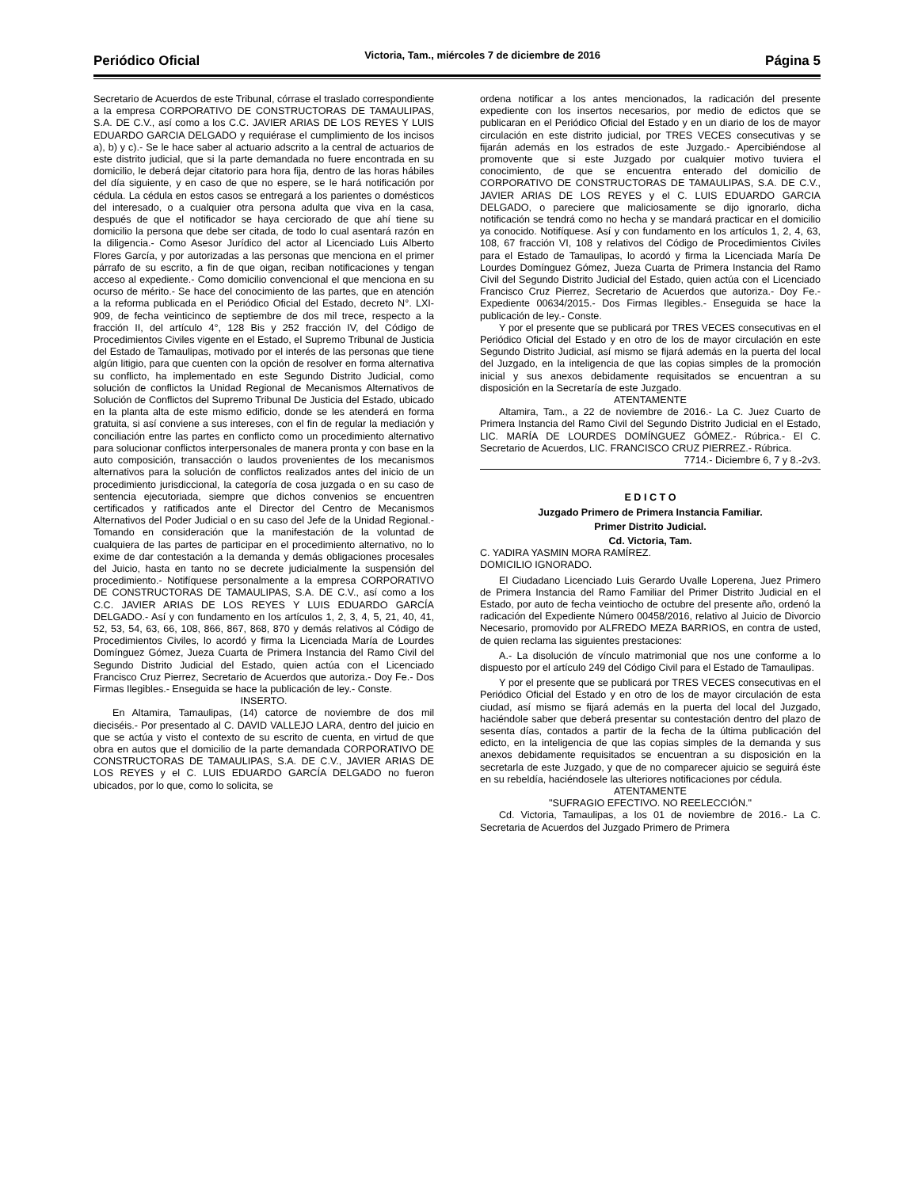Periódico Oficial Victoria, Tam., miércoles 7 de diciembre de 2016 Página 5
Secretario de Acuerdos de este Tribunal, córrase el traslado correspondiente a la empresa CORPORATIVO DE CONSTRUCTORAS DE TAMAULIPAS, S.A. DE C.V., así como a los C.C. JAVIER ARIAS DE LOS REYES Y LUIS EDUARDO GARCIA DELGADO y requiérase el cumplimiento de los incisos a), b) y c).- Se le hace saber al actuario adscrito a la central de actuarios de este distrito judicial, que si la parte demandada no fuere encontrada en su domicilio, le deberá dejar citatorio para hora fija, dentro de las horas hábiles del día siguiente, y en caso de que no espere, se le hará notificación por cédula. La cédula en estos casos se entregará a los parientes o domésticos del interesado, o a cualquier otra persona adulta que viva en la casa, después de que el notificador se haya cerciorado de que ahí tiene su domicilio la persona que debe ser citada, de todo lo cual asentará razón en la diligencia.- Como Asesor Jurídico del actor al Licenciado Luis Alberto Flores García, y por autorizadas a las personas que menciona en el primer párrafo de su escrito, a fin de que oigan, reciban notificaciones y tengan acceso al expediente.- Como domicilio convencional el que menciona en su ocurso de mérito.- Se hace del conocimiento de las partes, que en atención a la reforma publicada en el Periódico Oficial del Estado, decreto N°. LXI-909, de fecha veinticinco de septiembre de dos mil trece, respecto a la fracción II, del artículo 4°, 128 Bis y 252 fracción IV, del Código de Procedimientos Civiles vigente en el Estado, el Supremo Tribunal de Justicia del Estado de Tamaulipas, motivado por el interés de las personas que tiene algún litigio, para que cuenten con la opción de resolver en forma alternativa su conflicto, ha implementado en este Segundo Distrito Judicial, como solución de conflictos la Unidad Regional de Mecanismos Alternativos de Solución de Conflictos del Supremo Tribunal De Justicia del Estado, ubicado en la planta alta de este mismo edificio, donde se les atenderá en forma gratuita, si así conviene a sus intereses, con el fin de regular la mediación y conciliación entre las partes en conflicto como un procedimiento alternativo para solucionar conflictos interpersonales de manera pronta y con base en la auto composición, transacción o laudos provenientes de los mecanismos alternativos para la solución de conflictos realizados antes del inicio de un procedimiento jurisdiccional, la categoría de cosa juzgada o en su caso de sentencia ejecutoriada, siempre que dichos convenios se encuentren certificados y ratificados ante el Director del Centro de Mecanismos Alternativos del Poder Judicial o en su caso del Jefe de la Unidad Regional.- Tomando en consideración que la manifestación de la voluntad de cualquiera de las partes de participar en el procedimiento alternativo, no lo exime de dar contestación a la demanda y demás obligaciones procesales del Juicio, hasta en tanto no se decrete judicialmente la suspensión del procedimiento.- Notifíquese personalmente a la empresa CORPORATIVO DE CONSTRUCTORAS DE TAMAULIPAS, S.A. DE C.V., así como a los C.C. JAVIER ARIAS DE LOS REYES Y LUIS EDUARDO GARCÍA DELGADO.- Así y con fundamento en los artículos 1, 2, 3, 4, 5, 21, 40, 41, 52, 53, 54, 63, 66, 108, 866, 867, 868, 870 y demás relativos al Código de Procedimientos Civiles, lo acordó y firma la Licenciada María de Lourdes Domínguez Gómez, Jueza Cuarta de Primera Instancia del Ramo Civil del Segundo Distrito Judicial del Estado, quien actúa con el Licenciado Francisco Cruz Pierrez, Secretario de Acuerdos que autoriza.- Doy Fe.- Dos Firmas Ilegibles.- Enseguida se hace la publicación de ley.- Conste.
INSERTO.
En Altamira, Tamaulipas, (14) catorce de noviembre de dos mil dieciséis.- Por presentado al C. DAVID VALLEJO LARA, dentro del juicio en que se actúa y visto el contexto de su escrito de cuenta, en virtud de que obra en autos que el domicilio de la parte demandada CORPORATIVO DE CONSTRUCTORAS DE TAMAULIPAS, S.A. DE C.V., JAVIER ARIAS DE LOS REYES y el C. LUIS EDUARDO GARCÍA DELGADO no fueron ubicados, por lo que, como lo solicita, se
ordena notificar a los antes mencionados, la radicación del presente expediente con los insertos necesarios, por medio de edictos que se publicaran en el Periódico Oficial del Estado y en un diario de los de mayor circulación en este distrito judicial, por TRES VECES consecutivas y se fijarán además en los estrados de este Juzgado.- Apercibiéndose al promovente que si este Juzgado por cualquier motivo tuviera el conocimiento, de que se encuentra enterado del domicilio de CORPORATIVO DE CONSTRUCTORAS DE TAMAULIPAS, S.A. DE C.V., JAVIER ARIAS DE LOS REYES y el C. LUIS EDUARDO GARCIA DELGADO, o pareciere que maliciosamente se dijo ignorarlo, dicha notificación se tendrá como no hecha y se mandará practicar en el domicilio ya conocido. Notifíquese. Así y con fundamento en los artículos 1, 2, 4, 63, 108, 67 fracción VI, 108 y relativos del Código de Procedimientos Civiles para el Estado de Tamaulipas, lo acordó y firma la Licenciada María De Lourdes Domínguez Gómez, Jueza Cuarta de Primera Instancia del Ramo Civil del Segundo Distrito Judicial del Estado, quien actúa con el Licenciado Francisco Cruz Pierrez, Secretario de Acuerdos que autoriza.- Doy Fe.- Expediente 00634/2015.- Dos Firmas Ilegibles.- Enseguida se hace la publicación de ley.- Conste.
Y por el presente que se publicará por TRES VECES consecutivas en el Periódico Oficial del Estado y en otro de los de mayor circulación en este Segundo Distrito Judicial, así mismo se fijará además en la puerta del local del Juzgado, en la inteligencia de que las copias simples de la promoción inicial y sus anexos debidamente requisitados se encuentran a su disposición en la Secretaría de este Juzgado.
ATENTAMENTE
Altamira, Tam., a 22 de noviembre de 2016.- La C. Juez Cuarto de Primera Instancia del Ramo Civil del Segundo Distrito Judicial en el Estado, LIC. MARÍA DE LOURDES DOMÍNGUEZ GÓMEZ.- Rúbrica.- El C. Secretario de Acuerdos, LIC. FRANCISCO CRUZ PIERREZ.- Rúbrica.
7714.- Diciembre 6, 7 y 8.-2v3.
E D I C T O
Juzgado Primero de Primera Instancia Familiar.
Primer Distrito Judicial.
Cd. Victoria, Tam.
C. YADIRA YASMIN MORA RAMÍREZ.
DOMICILIO IGNORADO.
El Ciudadano Licenciado Luis Gerardo Uvalle Loperena, Juez Primero de Primera Instancia del Ramo Familiar del Primer Distrito Judicial en el Estado, por auto de fecha veintiocho de octubre del presente año, ordenó la radicación del Expediente Número 00458/2016, relativo al Juicio de Divorcio Necesario, promovido por ALFREDO MEZA BARRIOS, en contra de usted, de quien reclama las siguientes prestaciones:
A.- La disolución de vínculo matrimonial que nos une conforme a lo dispuesto por el artículo 249 del Código Civil para el Estado de Tamaulipas.
Y por el presente que se publicará por TRES VECES consecutivas en el Periódico Oficial del Estado y en otro de los de mayor circulación de esta ciudad, así mismo se fijará además en la puerta del local del Juzgado, haciéndole saber que deberá presentar su contestación dentro del plazo de sesenta días, contados a partir de la fecha de la última publicación del edicto, en la inteligencia de que las copias simples de la demanda y sus anexos debidamente requisitados se encuentran a su disposición en la secretarla de este Juzgado, y que de no comparecer ajuicio se seguirá éste en su rebeldía, haciéndosele las ulteriores notificaciones por cédula.
ATENTAMENTE
"SUFRAGIO EFECTIVO. NO REELECCIÓN."
Cd. Victoria, Tamaulipas, a los 01 de noviembre de 2016.- La C. Secretaria de Acuerdos del Juzgado Primero de Primera